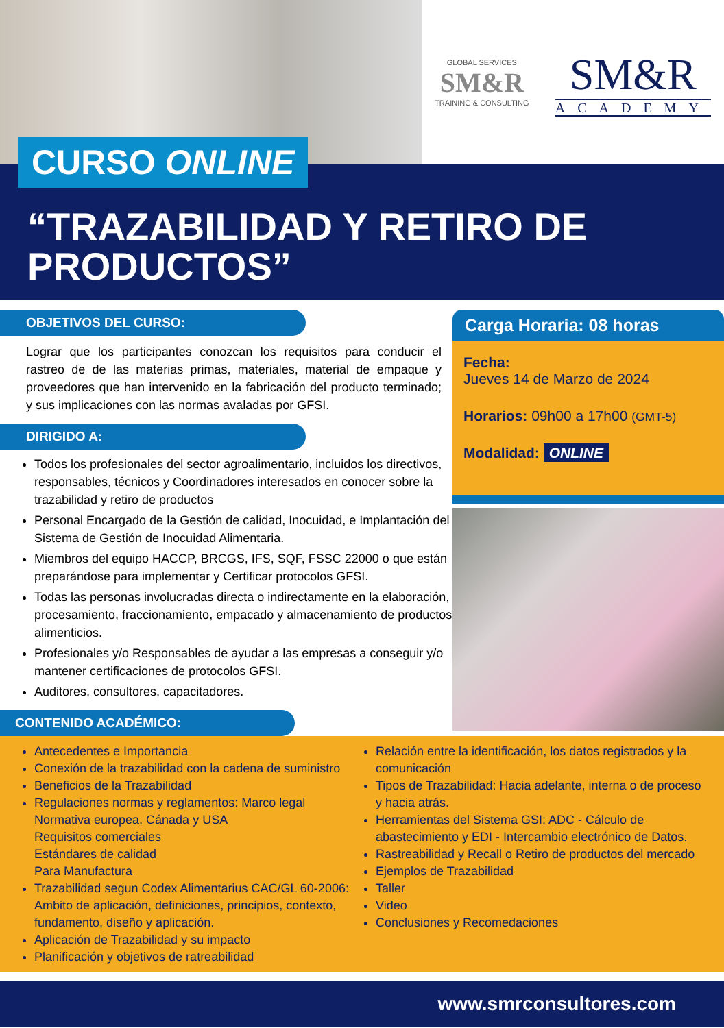GLOBAL SERVICES
SM&R
TRAINING & CONSULTING
SM&R
ACADEMY
CURSO ONLINE
“TRAZABILIDAD Y RETIRO DE PRODUCTOS”
OBJETIVOS DEL CURSO:
Lograr que los participantes conozcan los requisitos para conducir el rastreo de de las materias primas, materiales, material de empaque y proveedores que han intervenido en la fabricación del producto terminado; y sus implicaciones con las normas avaladas por GFSI.
DIRIGIDO A:
Todos los profesionales del sector agroalimentario, incluidos los directivos, responsables, técnicos y Coordinadores interesados en conocer sobre la trazabilidad y retiro de productos
Personal Encargado de la Gestión de calidad, Inocuidad, e Implantación del Sistema de Gestión de Inocuidad Alimentaria.
Miembros del equipo HACCP, BRCGS, IFS, SQF, FSSC 22000 o que están preparándose para implementar y Certificar protocolos GFSI.
Todas las personas involucradas directa o indirectamente en la elaboración, procesamiento, fraccionamiento, empacado y almacenamiento de productos alimenticios.
Profesionales y/o Responsables de ayudar a las empresas a conseguir y/o mantener certificaciones de protocolos GFSI.
Auditores, consultores, capacitadores.
CONTENIDO ACADÉMICO:
Carga Horaria: 08 horas
Fecha:
Jueves 14 de Marzo de 2024
Horarios: 09h00 a 17h00 (GMT-5)
Modalidad: ONLINE
Antecedentes e Importancia
Conexión de la trazabilidad con la cadena de suministro
Beneficios de la Trazabilidad
Regulaciones normas y reglamentos: Marco legal
Normativa europea, Cánada y USA
Requisitos comerciales
Estándares de calidad
Para Manufactura
Trazabilidad segun Codex Alimentarius CAC/GL 60-2006: Ambito de aplicación, definiciones, principios, contexto, fundamento, diseño y aplicación.
Aplicación de Trazabilidad y su impacto
Planificación y objetivos de ratreabilidad
Relación entre la identificación, los datos registrados y la comunicación
Tipos de Trazabilidad: Hacia adelante, interna o de proceso y hacia atrás.
Herramientas del Sistema GSI: ADC - Cálculo de abastecimiento y EDI - Intercambio electrónico de Datos.
Rastreabilidad y Recall o Retiro de productos del mercado
Ejemplos de Trazabilidad
Taller
Video
Conclusiones y Recomedaciones
www.smrconsultores.com